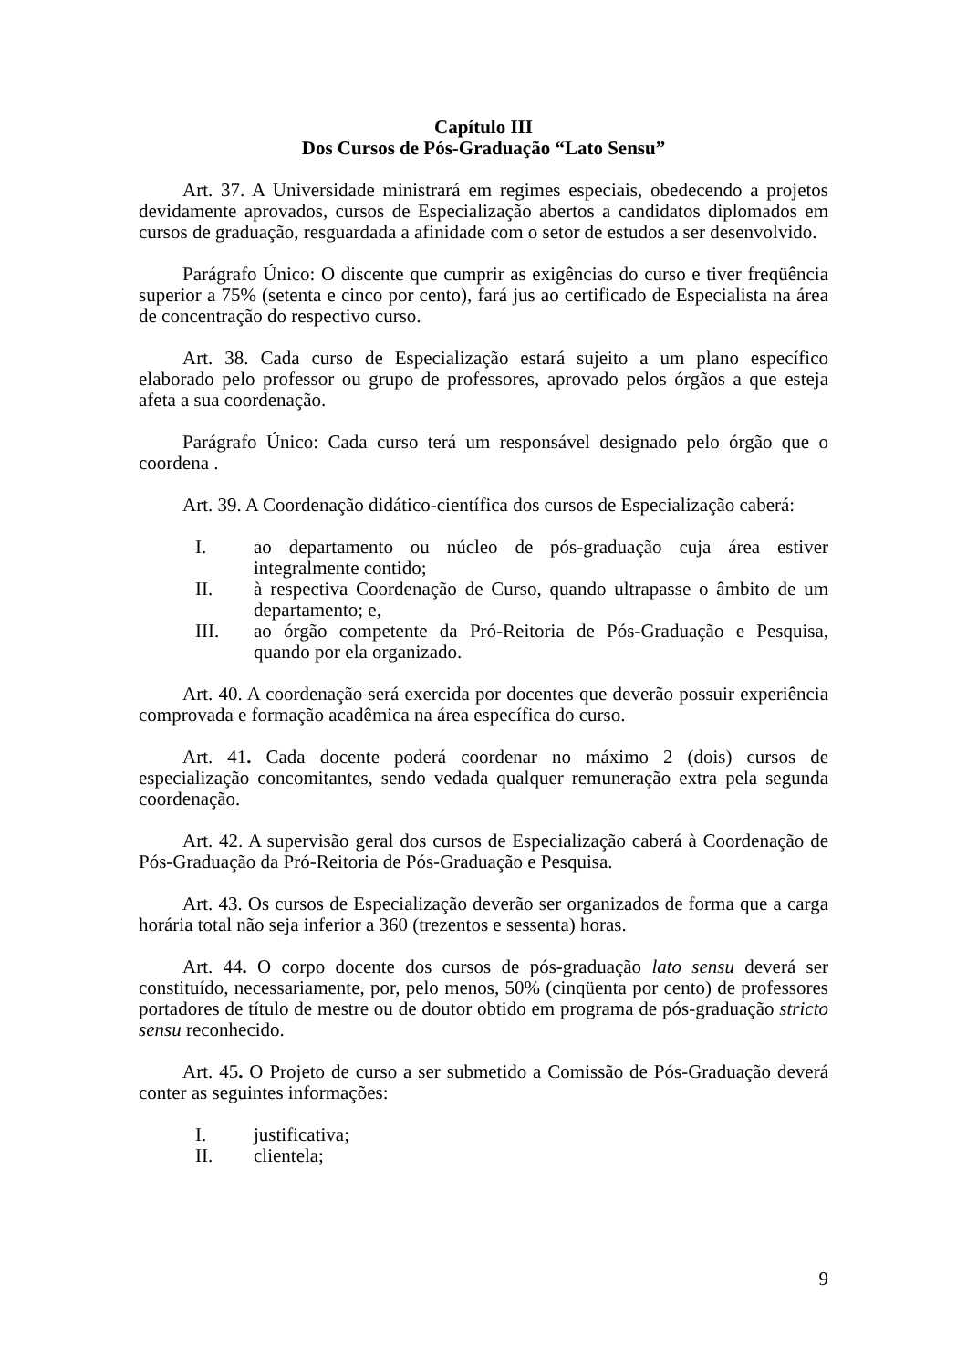Capítulo III
Dos Cursos de Pós-Graduação “Lato Sensu”
Art. 37. A Universidade ministrará em regimes especiais, obedecendo a projetos devidamente aprovados, cursos de Especialização abertos a candidatos diplomados em cursos de graduação, resguardada a afinidade com o setor de estudos a ser desenvolvido.
Parágrafo Único: O discente que cumprir as exigências do curso e tiver freqüência superior a 75% (setenta e cinco por cento), fará jus ao certificado de Especialista na área de concentração do respectivo curso.
Art. 38. Cada curso de Especialização estará sujeito a um plano específico elaborado pelo professor ou grupo de professores, aprovado pelos órgãos a que esteja afeta a sua coordenação.
Parágrafo Único: Cada curso terá um responsável designado pelo órgão que o coordena .
Art. 39. A Coordenação didático-científica dos cursos de Especialização caberá:
I. ao departamento ou núcleo de pós-graduação cuja área estiver integralmente contido;
II. à respectiva Coordenação de Curso, quando ultrapasse o âmbito de um departamento; e,
III. ao órgão competente da Pró-Reitoria de Pós-Graduação e Pesquisa, quando por ela organizado.
Art. 40. A coordenação será exercida por docentes que deverão possuir experiência comprovada e formação acadêmica na área específica do curso.
Art. 41. Cada docente poderá coordenar no máximo 2 (dois) cursos de especialização concomitantes, sendo vedada qualquer remuneração extra pela segunda coordenação.
Art. 42. A supervisão geral dos cursos de Especialização caberá à Coordenação de Pós-Graduação da Pró-Reitoria de Pós-Graduação e Pesquisa.
Art. 43. Os cursos de Especialização deverão ser organizados de forma que a carga horária total não seja inferior a 360 (trezentos e sessenta) horas.
Art. 44. O corpo docente dos cursos de pós-graduação lato sensu deverá ser constituído, necessariamente, por, pelo menos, 50% (cinqüenta por cento) de professores portadores de título de mestre ou de doutor obtido em programa de pós-graduação stricto sensu reconhecido.
Art. 45. O Projeto de curso a ser submetido a Comissão de Pós-Graduação deverá conter as seguintes informações:
I. justificativa;
II. clientela;
9